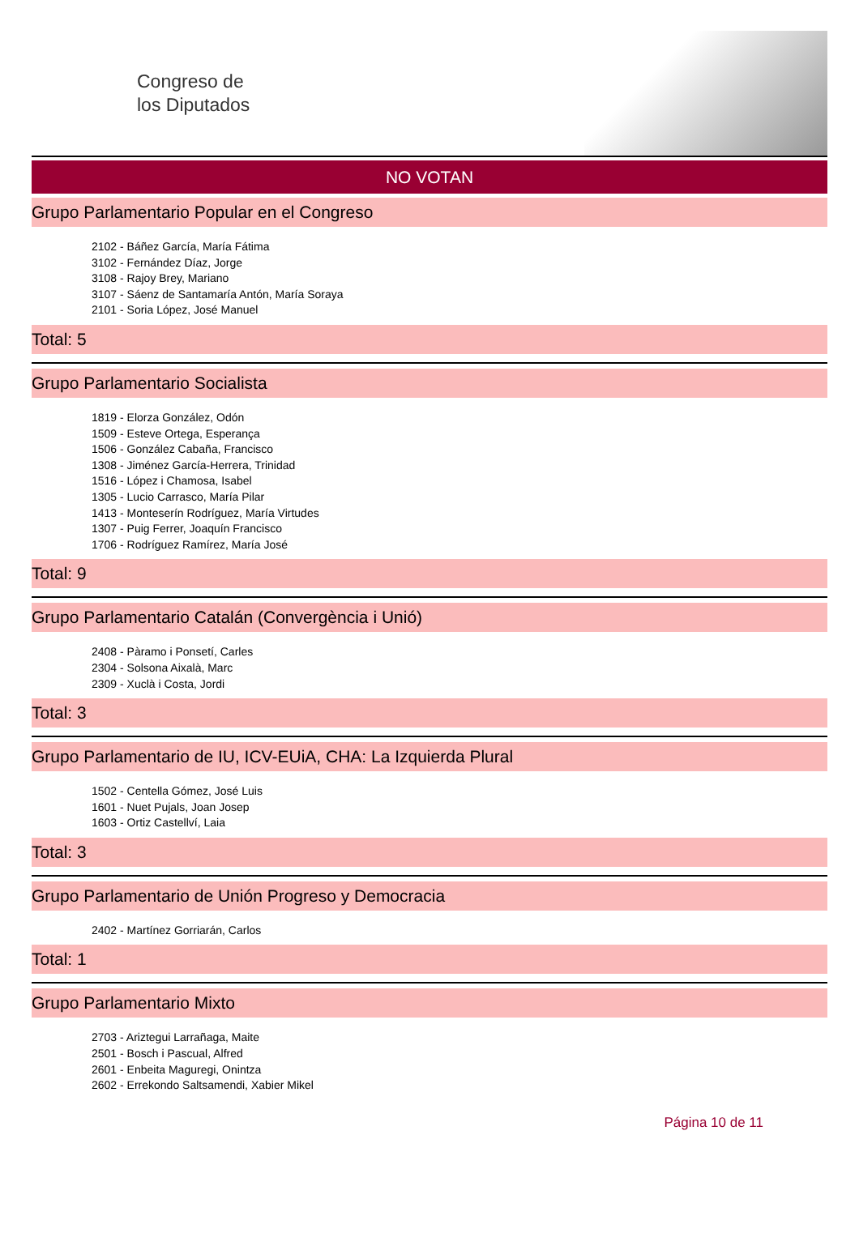Congreso de
los Diputados
NO VOTAN
Grupo Parlamentario Popular en el Congreso
2102 - Báñez García, María Fátima
3102 - Fernández Díaz, Jorge
3108 - Rajoy Brey, Mariano
3107 - Sáenz de Santamaría Antón, María Soraya
2101 - Soria López, José Manuel
Total: 5
Grupo Parlamentario Socialista
1819 - Elorza González, Odón
1509 - Esteve Ortega, Esperança
1506 - González Cabaña, Francisco
1308 - Jiménez García-Herrera, Trinidad
1516 - López i Chamosa, Isabel
1305 - Lucio Carrasco, María Pilar
1413 - Monteserín Rodríguez, María Virtudes
1307 - Puig Ferrer, Joaquín Francisco
1706 - Rodríguez Ramírez, María José
Total: 9
Grupo Parlamentario Catalán (Convergència i Unió)
2408 - Pàramo i Ponsetí, Carles
2304 - Solsona Aixalà, Marc
2309 - Xuclà i Costa, Jordi
Total: 3
Grupo Parlamentario de IU, ICV-EUiA, CHA: La Izquierda Plural
1502 - Centella Gómez, José Luis
1601 - Nuet Pujals, Joan Josep
1603 - Ortiz Castellví, Laia
Total: 3
Grupo Parlamentario de Unión Progreso y Democracia
2402 - Martínez Gorriarán, Carlos
Total: 1
Grupo Parlamentario Mixto
2703 - Ariztegui Larrañaga, Maite
2501 - Bosch i Pascual, Alfred
2601 - Enbeita Maguregi, Onintza
2602 - Errekondo Saltsamendi, Xabier Mikel
Página 10 de 11